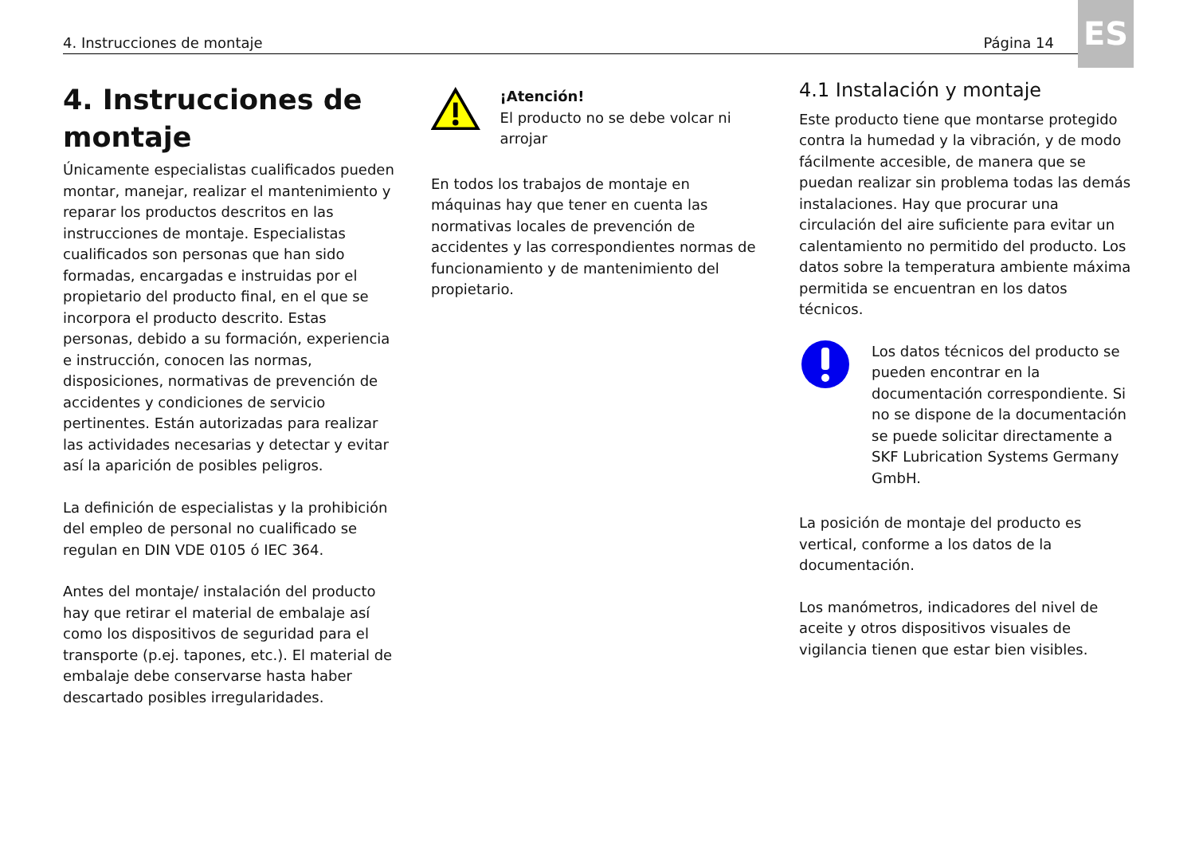4. Instrucciones de montaje Página 14
ES
4. Instrucciones de montaje
Únicamente especialistas cualificados pueden montar, manejar, realizar el mantenimiento y reparar los productos descritos en las instrucciones de montaje. Especialistas cualificados son personas que han sido formadas, encargadas e instruidas por el propietario del producto final, en el que se incorpora el producto descrito. Estas personas, debido a su formación, experiencia e instrucción, conocen las normas, disposiciones, normativas de prevención de accidentes y condiciones de servicio pertinentes. Están autorizadas para realizar las actividades necesarias y detectar y evitar así la aparición de posibles peligros.
La definición de especialistas y la prohibición del empleo de personal no cualificado se regulan en DIN VDE 0105 ó IEC 364.
Antes del montaje/ instalación del producto hay que retirar el material de embalaje así como los dispositivos de seguridad para el transporte (p.ej. tapones, etc.). El material de embalaje debe conservarse hasta haber descartado posibles irregularidades.
¡Atención!
El producto no se debe volcar ni arrojar
En todos los trabajos de montaje en máquinas hay que tener en cuenta las normativas locales de prevención de accidentes y las correspondientes normas de funcionamiento y de mantenimiento del propietario.
4.1 Instalación y montaje
Este producto tiene que montarse protegido contra la humedad y la vibración, y de modo fácilmente accesible, de manera que se puedan realizar sin problema todas las demás instalaciones. Hay que procurar una circulación del aire suficiente para evitar un calentamiento no permitido del producto. Los datos sobre la temperatura ambiente máxima permitida se encuentran en los datos técnicos.
Los datos técnicos del producto se pueden encontrar en la documentación correspondiente. Si no se dispone de la documentación se puede solicitar directamente a SKF Lubrication Systems Germany GmbH.
La posición de montaje del producto es vertical, conforme a los datos de la documentación.
Los manómetros, indicadores del nivel de aceite y otros dispositivos visuales de vigilancia tienen que estar bien visibles.